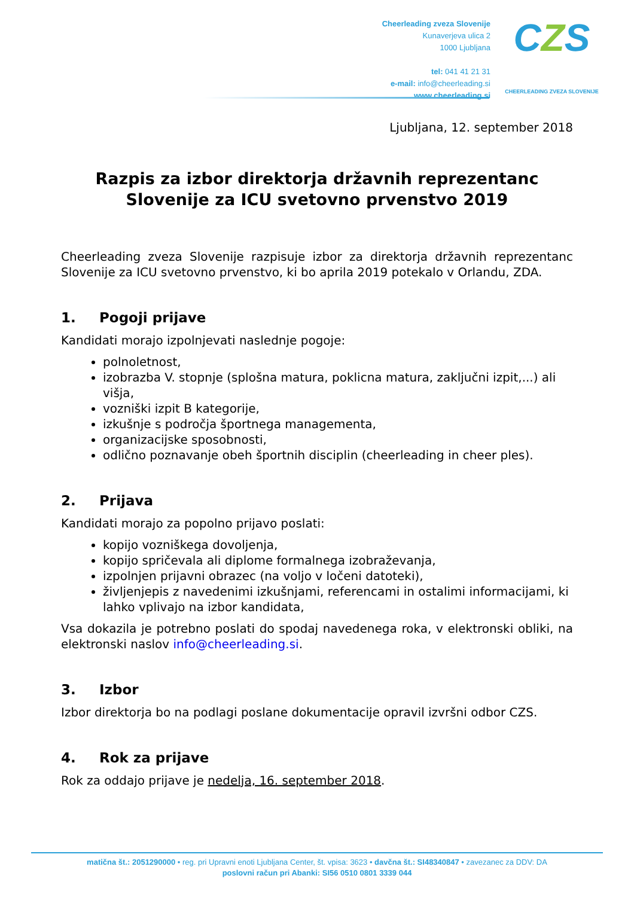Cheerleading zveza Slovenije
Kunaverjeva ulica 2
1000 Ljubljana
tel: 041 41 21 31
e-mail: info@cheerleading.si
www.cheerleading.si
CZS
CHEERLEADING ZVEZA SLOVENIJE
Ljubljana, 12. september 2018
Razpis za izbor direktorja državnih reprezentanc Slovenije za ICU svetovno prvenstvo 2019
Cheerleading zveza Slovenije razpisuje izbor za direktorja državnih reprezentanc Slovenije za ICU svetovno prvenstvo, ki bo aprila 2019 potekalo v Orlandu, ZDA.
1. Pogoji prijave
Kandidati morajo izpolnjevati naslednje pogoje:
polnoletnost,
izobrazba V. stopnje (splošna matura, poklicna matura, zaključni izpit,...) ali višja,
vozniški izpit B kategorije,
izkušnje s področja športnega managementa,
organizacijske sposobnosti,
odlično poznavanje obeh športnih disciplin (cheerleading in cheer ples).
2. Prijava
Kandidati morajo za popolno prijavo poslati:
kopijo vozniškega dovoljenja,
kopijo spričevala ali diplome formalnega izobraževanja,
izpolnjen prijavni obrazec (na voljo v ločeni datoteki),
življenjepis z navedenimi izkušnjami, referencami in ostalimi informacijami, ki lahko vplivajo na izbor kandidata,
Vsa dokazila je potrebno poslati do spodaj navedenega roka, v elektronski obliki, na elektronski naslov info@cheerleading.si.
3. Izbor
Izbor direktorja bo na podlagi poslane dokumentacije opravil izvršni odbor CZS.
4. Rok za prijave
Rok za oddajo prijave je nedelja, 16. september 2018.
matična št.: 2051290000 • reg. pri Upravni enoti Ljubljana Center, št. vpisa: 3623 • davčna št.: SI48340847 • zavezanec za DDV: DA
poslovni račun pri Abanki: SI56 0510 0801 3339 044